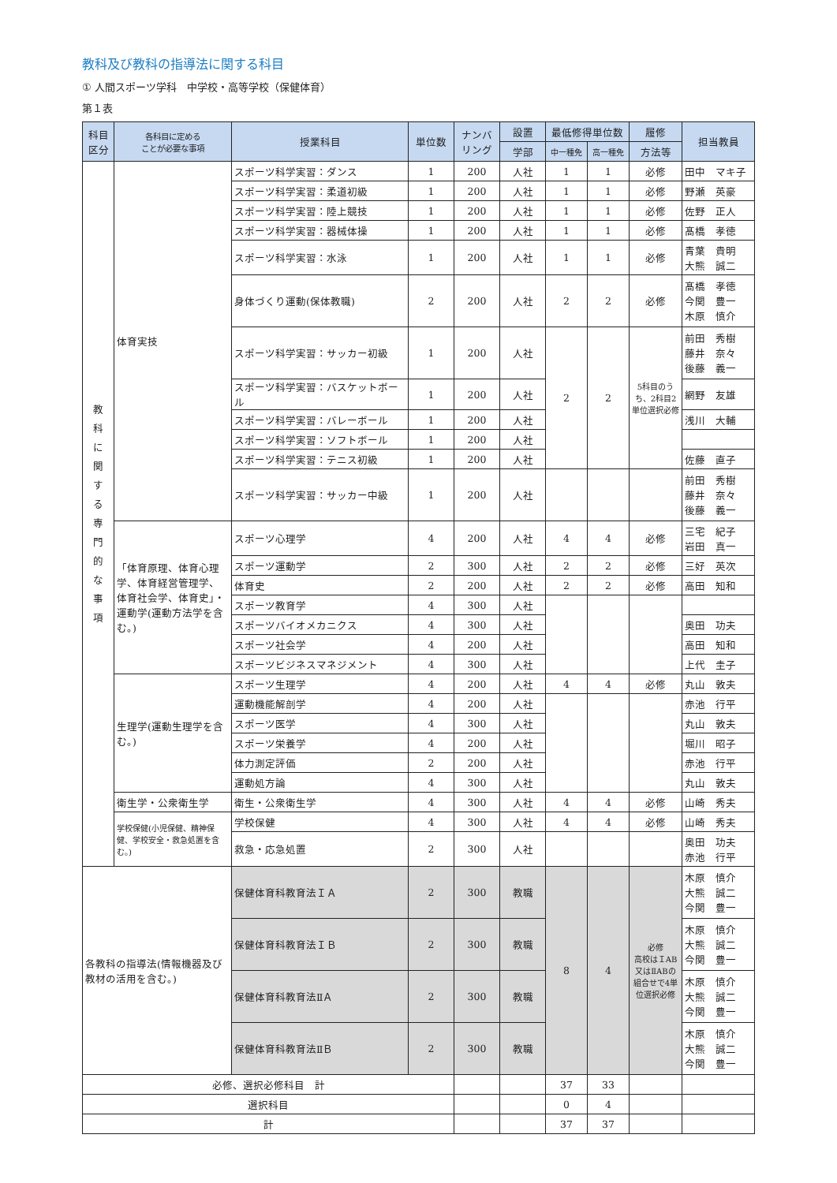教科及び教科の指導法に関する科目
① 人間スポーツ学科　中学校・高等学校（保健体育）
第１表
| 科目 区分 | 各科目に定める ことが必要な事項 | 授業科目 | 単位数 | ナンバ リング | 設置 | 最低修得単位数 | | 履修 | 担当教員 |
| --- | --- | --- | --- | --- | --- | --- | --- | --- | --- |
| | | | | | 学部 | 中一種免 | 高一種免 | 方法等 | |
| 教 科 に 関 す る 専 門 的 な 事 項 | 体育実技 | スポーツ科学実習：ダンス | 1 | 200 | 人社 | 1 | 1 | 必修 | 田中 マキ子 |
| | | スポーツ科学実習：柔道初級 | 1 | 200 | 人社 | 1 | 1 | 必修 | 野瀬 英豪 |
| | | スポーツ科学実習：陸上競技 | 1 | 200 | 人社 | 1 | 1 | 必修 | 佐野 正人 |
| | | スポーツ科学実習：器械体操 | 1 | 200 | 人社 | 1 | 1 | 必修 | 髙橋 孝徳 |
| | | スポーツ科学実習：水泳 | 1 | 200 | 人社 | 1 | 1 | 必修 | 青葉 貴明 大熊 誠二 |
| | | 身体づくり運動(保体教職) | 2 | 200 | 人社 | 2 | 2 | 必修 | 髙橋 孝徳 今関 豊一 木原 慎介 |
| | | スポーツ科学実習：サッカー初級 | 1 | 200 | 人社 | 2 | 2 | 5科目のうち、2科目2単位選択必修 | 前田 秀樹 藤井 奈々 後藤 義一 |
| | | スポーツ科学実習：バスケットボール | 1 | 200 | 人社 | | | | 網野 友雄 |
| | | スポーツ科学実習：バレーボール | 1 | 200 | 人社 | | | | 浅川 大輔 |
| | | スポーツ科学実習：ソフトボール | 1 | 200 | 人社 | | | | |
| | | スポーツ科学実習：テニス初級 | 1 | 200 | 人社 | | | | 佐藤 直子 |
| | | スポーツ科学実習：サッカー中級 | 1 | 200 | 人社 | | | | 前田 秀樹 藤井 奈々 後藤 義一 |
| | 「体育原理、体育心理学、体育経営管理学、体育社会学、体育史」・運動学(運動方法学を含む。) | スポーツ心理学 | 4 | 200 | 人社 | 4 | 4 | 必修 | 三宅 紀子 岩田 真一 |
| | | スポーツ運動学 | 2 | 300 | 人社 | 2 | 2 | 必修 | 三好 英次 |
| | | 体育史 | 2 | 200 | 人社 | 2 | 2 | 必修 | 高田 知和 |
| | | スポーツ教育学 | 4 | 300 | 人社 | | | | |
| | | スポーツバイオメカニクス | 4 | 300 | 人社 | | | | 奥田 功夫 |
| | | スポーツ社会学 | 4 | 200 | 人社 | | | | 高田 知和 |
| | | スポーツビジネスマネジメント | 4 | 300 | 人社 | | | | 上代 圭子 |
| | 生理学(運動生理学を含む。) | スポーツ生理学 | 4 | 200 | 人社 | 4 | 4 | 必修 | 丸山 敦夫 |
| | | 運動機能解剖学 | 4 | 200 | 人社 | | | | 赤池 行平 |
| | | スポーツ医学 | 4 | 300 | 人社 | | | | 丸山 敦夫 |
| | | スポーツ栄養学 | 4 | 200 | 人社 | | | | 堀川 昭子 |
| | | 体力測定評価 | 2 | 200 | 人社 | | | | 赤池 行平 |
| | | 運動処方論 | 4 | 300 | 人社 | | | | 丸山 敦夫 |
| | 衛生学・公衆衛生学 | 衛生・公衆衛生学 | 4 | 300 | 人社 | 4 | 4 | 必修 | 山崎 秀夫 |
| | 学校保健(小児保健、精神保健、学校安全・救急処置を含む。) | 学校保健 | 4 | 300 | 人社 | 4 | 4 | 必修 | 山崎 秀夫 |
| | | 救急・応急処置 | 2 | 300 | 人社 | | | | 奥田 功夫 赤池 行平 |
| 各教科の指導法(情報機器及び教材の活用を含む。) | | 保健体育科教育法ＩＡ | 2 | 300 | 教職 | 8 | 4 | 必修 高校はＩAB又はⅡABの組合せで4単位選択必修 | 木原 慎介 大熊 誠二 今関 豊一 |
| | | 保健体育科教育法ＩＢ | 2 | 300 | 教職 | | | | 木原 慎介 大熊 誠二 今関 豊一 |
| | | 保健体育科教育法ⅡＡ | 2 | 300 | 教職 | | | | 木原 慎介 大熊 誠二 今関 豊一 |
| | | 保健体育科教育法ⅡＢ | 2 | 300 | 教職 | | | | 木原 慎介 大熊 誠二 今関 豊一 |
| 必修、選択必修科目 計 | | | | | | 37 | 33 | | |
| 選択科目 | | | | | | 0 | 4 | | |
| 計 | | | | | | 37 | 37 | | |